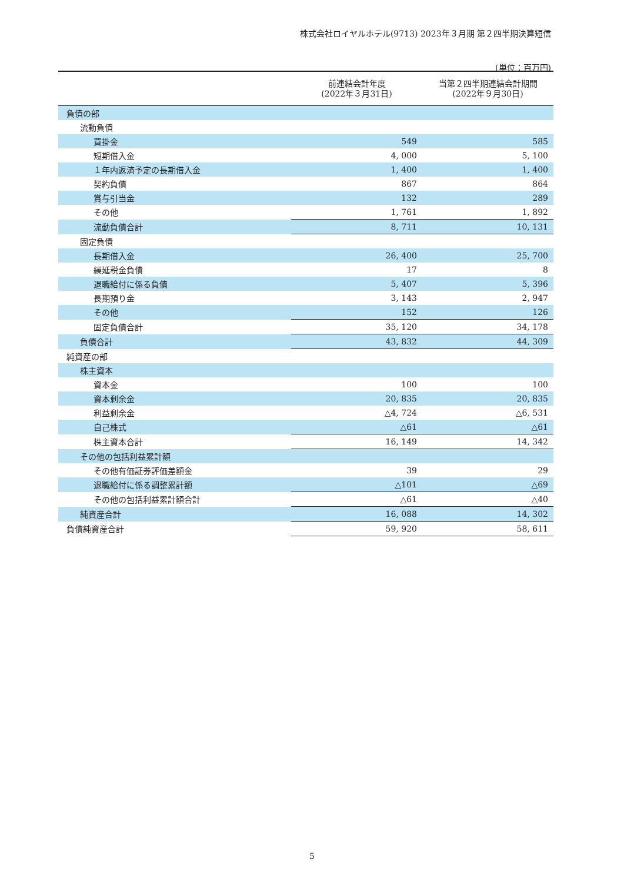株式会社ロイヤルホテル(9713) 2023年３月期 第２四半期決算短信
(単位：百万円)
| | 前連結会計年度 (2022年３月31日) | 当第２四半期連結会計期間 (2022年９月30日) |
| --- | --- | --- |
| 負債の部 | | |
| 流動負債 | | |
| 買掛金 | 549 | 585 |
| 短期借入金 | 4, 000 | 5, 100 |
| １年内返済予定の長期借入金 | 1, 400 | 1, 400 |
| 契約負債 | 867 | 864 |
| 賞与引当金 | 132 | 289 |
| その他 | 1, 761 | 1, 892 |
| 流動負債合計 | 8, 711 | 10, 131 |
| 固定負債 | | |
| 長期借入金 | 26, 400 | 25, 700 |
| 繰延税金負債 | 17 | 8 |
| 退職給付に係る負債 | 5, 407 | 5, 396 |
| 長期預り金 | 3, 143 | 2, 947 |
| その他 | 152 | 126 |
| 固定負債合計 | 35, 120 | 34, 178 |
| 負債合計 | 43, 832 | 44, 309 |
| 純資産の部 | | |
| 株主資本 | | |
| 資本金 | 100 | 100 |
| 資本剰余金 | 20, 835 | 20, 835 |
| 利益剰余金 | △4, 724 | △6, 531 |
| 自己株式 | △61 | △61 |
| 株主資本合計 | 16, 149 | 14, 342 |
| その他の包括利益累計額 | | |
| その他有価証券評価差額金 | 39 | 29 |
| 退職給付に係る調整累計額 | △101 | △69 |
| その他の包括利益累計額合計 | △61 | △40 |
| 純資産合計 | 16, 088 | 14, 302 |
| 負債純資産合計 | 59, 920 | 58, 611 |
5